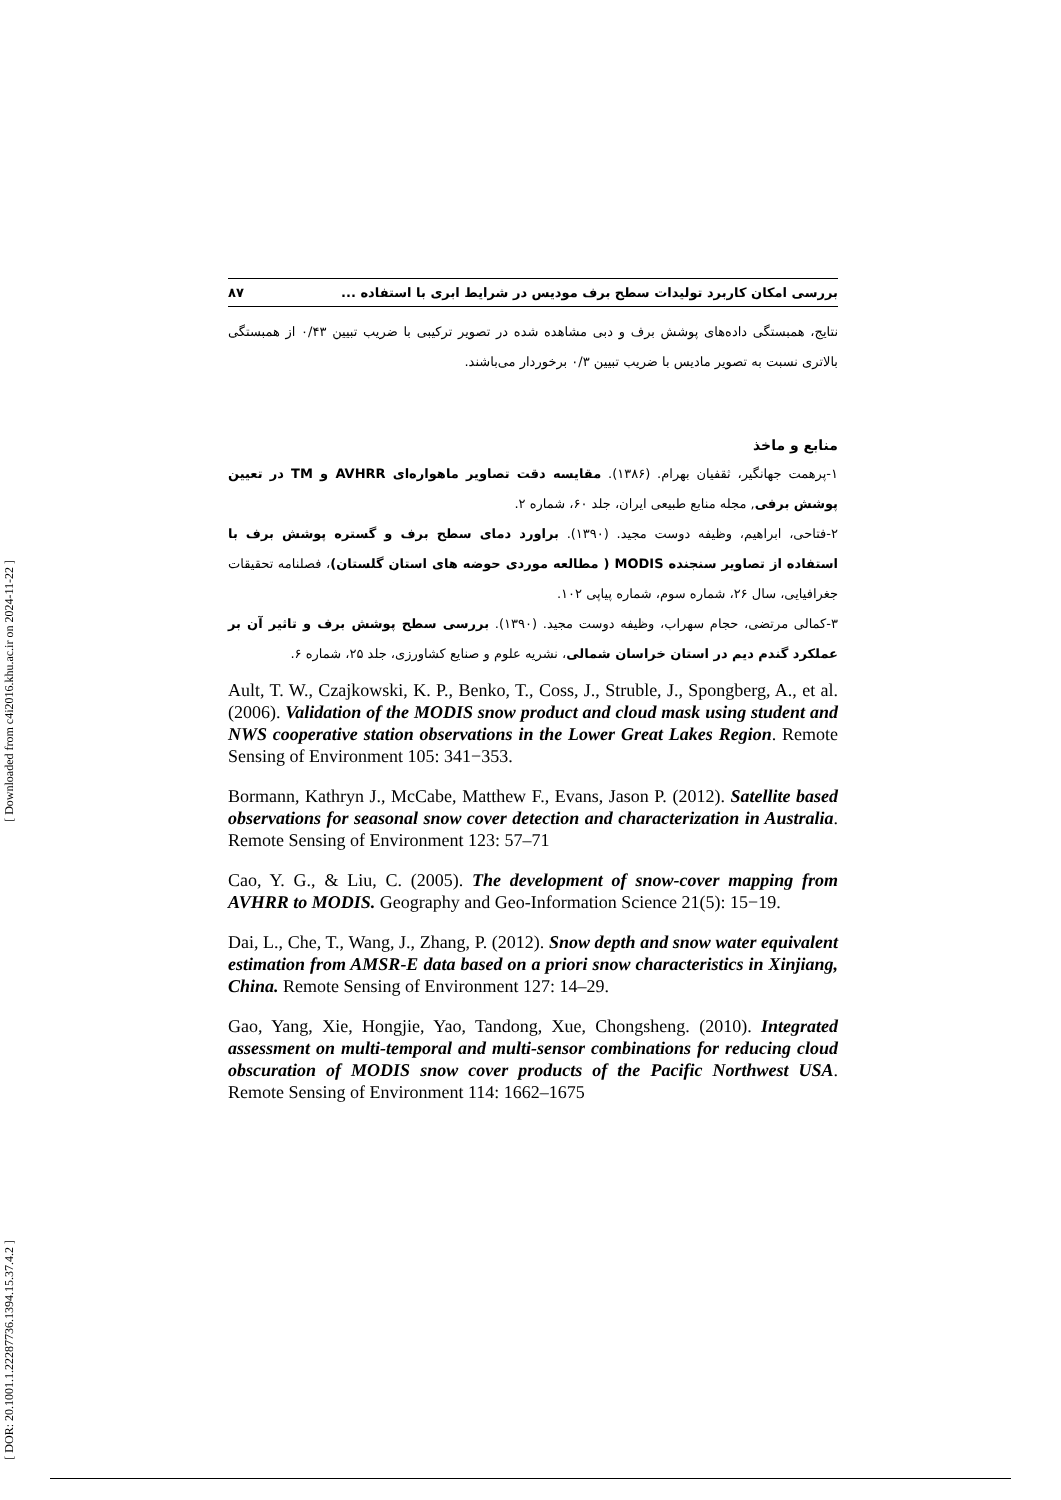[ Downloaded from c4i2016.khu.ac.ir on 2024-11-22 ]
[ DOR: 20.1001.1.22287736.1394.15.37.4.2 ]
بررسی امکان کاربرد تولیدات سطح برف مودیس در شرایط ابری با استفاده ... ۸۷
نتایج، همبستگی داده‌های پوشش برف و دبی مشاهده شده در تصویر ترکیبی با ضریب تبیین ۰/۴۳ از همبستگی بالاتری نسبت به تصویر مادیس با ضریب تبیین ۰/۳ برخوردار می‌باشند.
منابع و ماخذ
۱-پرهمت جهانگیر، ثقفیان بهرام. (۱۳۸۶). مقایسه دقت تصاویر ماهواره‌ای AVHRR و TM در تعیین پوشش برفی, مجله منابع طبیعی ایران، جلد ۶۰، شماره ۲.
۲-فتاحی، ابراهیم، وظیفه دوست مجید. (۱۳۹۰). براورد دمای سطح برف و گستره پوشش برف با استفاده از تصاویر سنجنده MODIS ( مطالعه موردی حوضه های استان گلستان)، فصلنامه تحقیقات جغرافیایی، سال ۲۶، شماره سوم، شماره پیاپی ۱۰۲.
۳-کمالی مرتضی، حجام سهراب، وظیفه دوست مجید. (۱۳۹۰). بررسی سطح پوشش برف و تاثیر آن بر عملکرد گندم دیم در استان خراسان شمالی، نشریه علوم و صنایع کشاورزی، جلد ۲۵، شماره ۶.
Ault, T. W., Czajkowski, K. P., Benko, T., Coss, J., Struble, J., Spongberg, A., et al. (2006). Validation of the MODIS snow product and cloud mask using student and NWS cooperative station observations in the Lower Great Lakes Region. Remote Sensing of Environment 105: 341−353.
Bormann, Kathryn J., McCabe, Matthew F., Evans, Jason P. (2012). Satellite based observations for seasonal snow cover detection and characterization in Australia. Remote Sensing of Environment 123: 57–71
Cao, Y. G., & Liu, C. (2005). The development of snow-cover mapping from AVHRR to MODIS. Geography and Geo-Information Science 21(5): 15−19.
Dai, L., Che, T., Wang, J., Zhang, P. (2012). Snow depth and snow water equivalent estimation from AMSR-E data based on a priori snow characteristics in Xinjiang, China. Remote Sensing of Environment 127: 14–29.
Gao, Yang, Xie, Hongjie, Yao, Tandong, Xue, Chongsheng. (2010). Integrated assessment on multi-temporal and multi-sensor combinations for reducing cloud obscuration of MODIS snow cover products of the Pacific Northwest USA. Remote Sensing of Environment 114: 1662–1675